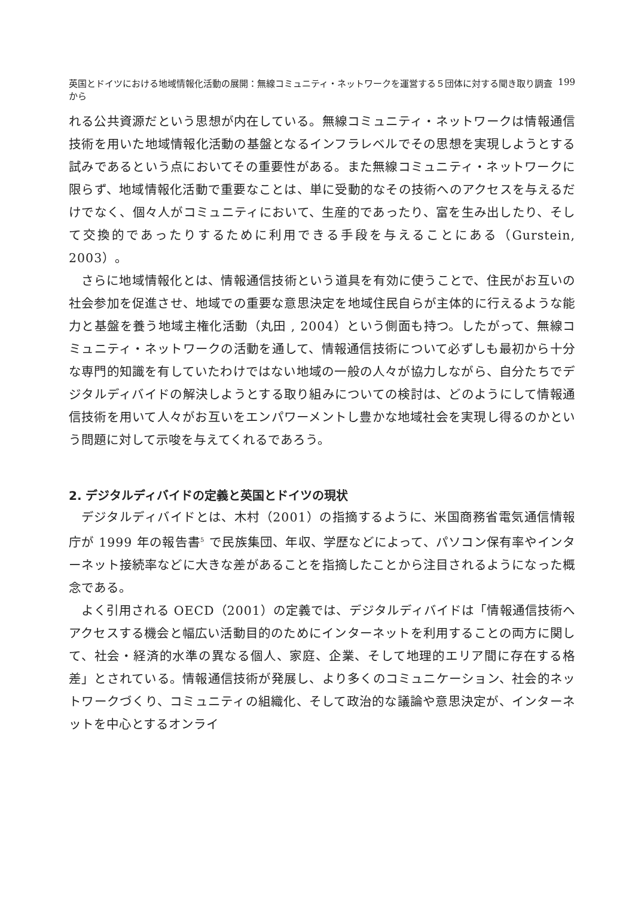英国とドイツにおける地域情報化活動の展開：無線コミュニティ・ネットワークを運営する５団体に対する聞き取り調査から 199
れる公共資源だという思想が内在している。無線コミュニティ・ネットワークは情報通信技術を用いた地域情報化活動の基盤となるインフラレベルでその思想を実現しようとする試みであるという点においてその重要性がある。また無線コミュニティ・ネットワークに限らず、地域情報化活動で重要なことは、単に受動的なその技術へのアクセスを与えるだけでなく、個々人がコミュニティにおいて、生産的であったり、富を生み出したり、そして交換的であったりするために利用できる手段を与えることにある（Gurstein, 2003）。
さらに地域情報化とは、情報通信技術という道具を有効に使うことで、住民がお互いの社会参加を促進させ、地域での重要な意思決定を地域住民自らが主体的に行えるような能力と基盤を養う地域主権化活動（丸田 , 2004）という側面も持つ。したがって、無線コミュニティ・ネットワークの活動を通して、情報通信技術について必ずしも最初から十分な専門的知識を有していたわけではない地域の一般の人々が協力しながら、自分たちでデジタルディバイドの解決しようとする取り組みについての検討は、どのようにして情報通信技術を用いて人々がお互いをエンパワーメントし豊かな地域社会を実現し得るのかという問題に対して示唆を与えてくれるであろう。
2. デジタルディバイドの定義と英国とドイツの現状
デジタルディバイドとは、木村（2001）の指摘するように、米国商務省電気通信情報庁が 1999 年の報告書<sup>5</sup> で民族集団、年収、学歴などによって、パソコン保有率やインターネット接続率などに大きな差があることを指摘したことから注目されるようになった概念である。
よく引用される OECD（2001）の定義では、デジタルディバイドは「情報通信技術へアクセスする機会と幅広い活動目的のためにインターネットを利用することの両方に関して、社会・経済的水準の異なる個人、家庭、企業、そして地理的エリア間に存在する格差」とされている。情報通信技術が発展し、より多くのコミュニケーション、社会的ネットワークづくり、コミュニティの組織化、そして政治的な議論や意思決定が、インターネットを中心とするオンライ